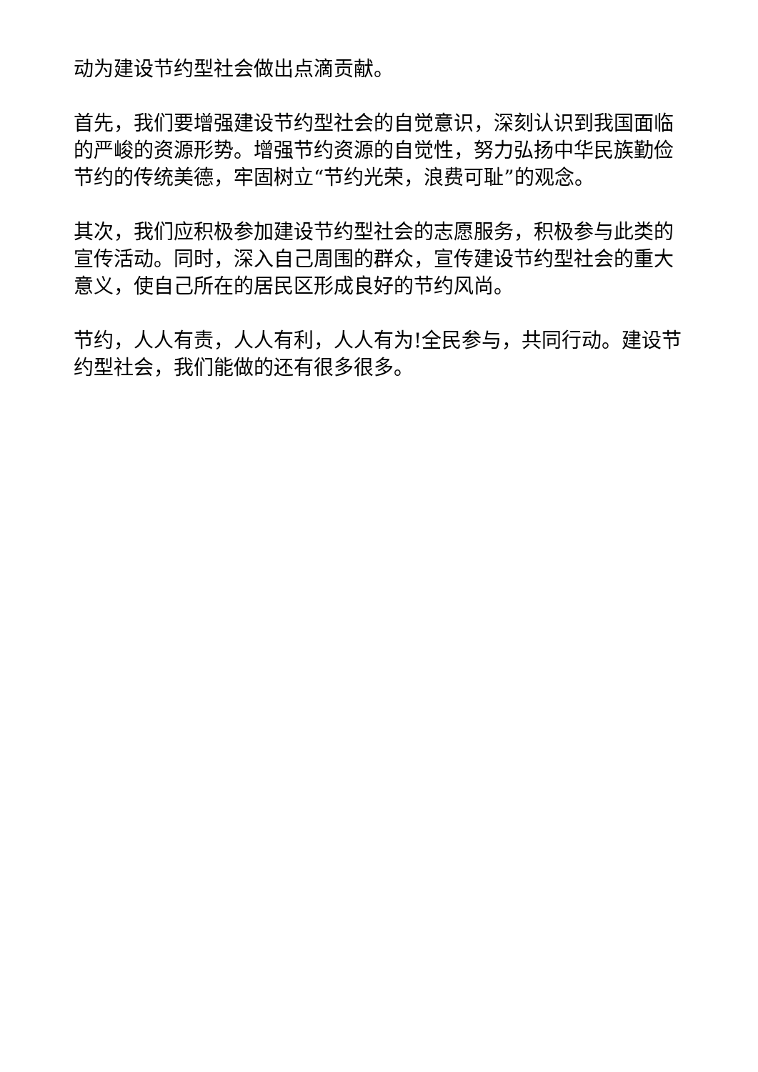动为建设节约型社会做出点滴贡献。
首先，我们要增强建设节约型社会的自觉意识，深刻认识到我国面临的严峻的资源形势。增强节约资源的自觉性，努力弘扬中华民族勤俭节约的传统美德，牢固树立“节约光荣，浪费可耻”的观念。
其次，我们应积极参加建设节约型社会的志愿服务，积极参与此类的宣传活动。同时，深入自己周围的群众，宣传建设节约型社会的重大意义，使自己所在的居民区形成良好的节约风尚。
节约，人人有责，人人有利，人人有为!全民参与，共同行动。建设节约型社会，我们能做的还有很多很多。